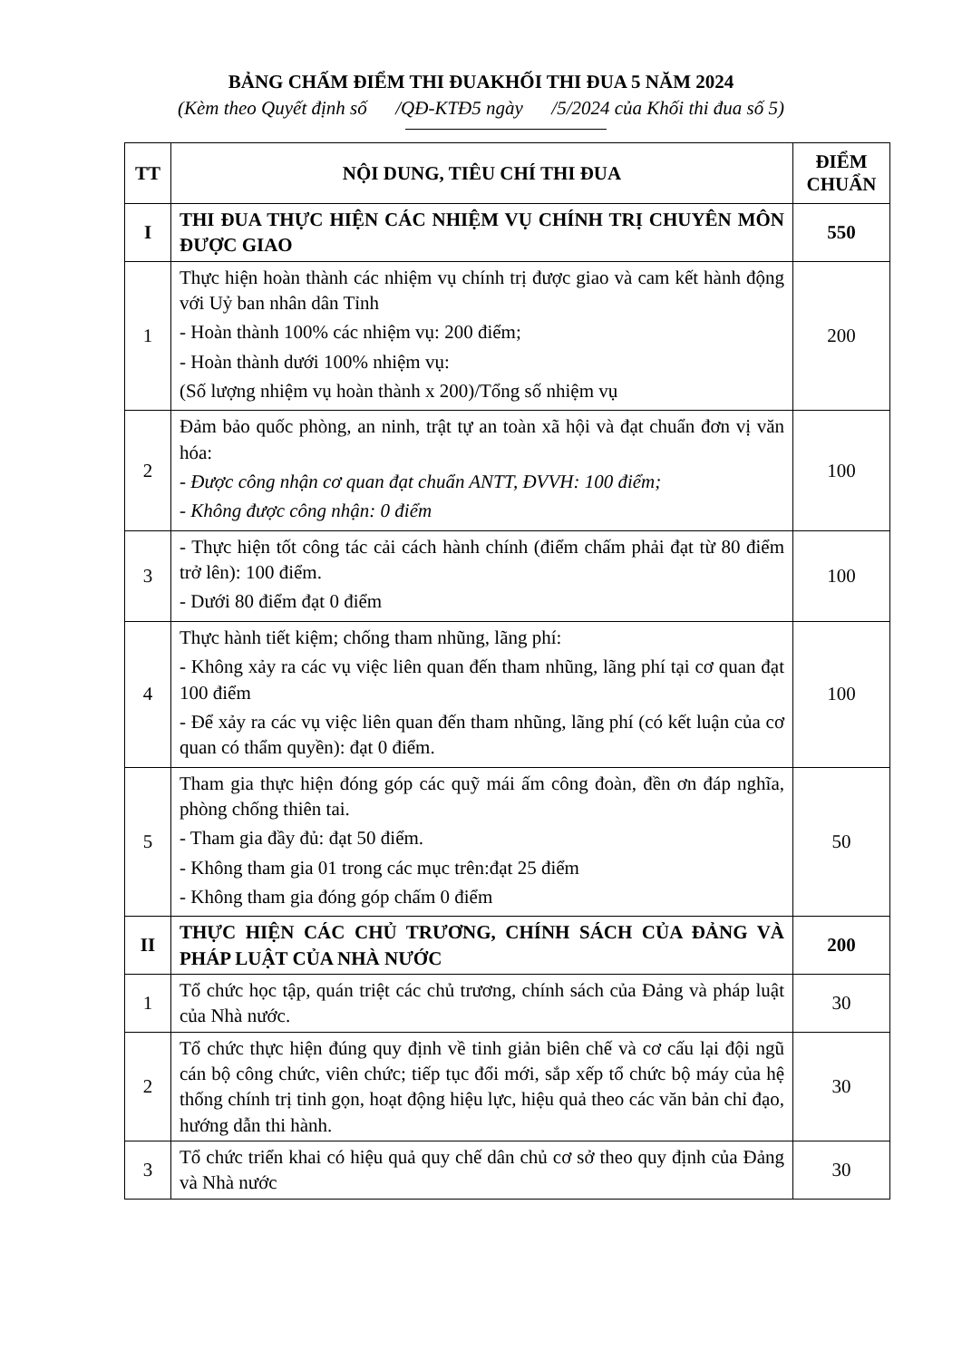BẢNG CHẤM ĐIỂM THI ĐUAKHỐI THI ĐUA 5 NĂM 2024
(Kèm theo Quyết định số /QĐ-KTĐ5 ngày /5/2024 của Khối thi đua số 5)
| TT | NỘI DUNG, TIÊU CHÍ THI ĐUA | ĐIỂM CHUẨN |
| --- | --- | --- |
| I | THI ĐUA THỰC HIỆN CÁC NHIỆM VỤ CHÍNH TRỊ CHUYÊN MÔN ĐƯỢC GIAO | 550 |
| 1 | Thực hiện hoàn thành các nhiệm vụ chính trị được giao và cam kết hành động với Uỷ ban nhân dân Tỉnh - Hoàn thành 100% các nhiệm vụ: 200 điểm; - Hoàn thành dưới 100% nhiệm vụ: (Số lượng nhiệm vụ hoàn thành x 200)/Tổng số nhiệm vụ | 200 |
| 2 | Đảm bảo quốc phòng, an ninh, trật tự an toàn xã hội và đạt chuẩn đơn vị văn hóa: - Được công nhận cơ quan đạt chuẩn ANTT, ĐVVH: 100 điểm; - Không được công nhận: 0 điểm | 100 |
| 3 | - Thực hiện tốt công tác cải cách hành chính (điểm chấm phải đạt từ 80 điểm trở lên): 100 điểm. - Dưới 80 điểm đạt 0 điểm | 100 |
| 4 | Thực hành tiết kiệm; chống tham nhũng, lãng phí: - Không xảy ra các vụ việc liên quan đến tham nhũng, lãng phí tại cơ quan đạt 100 điểm - Để xảy ra các vụ việc liên quan đến tham nhũng, lãng phí (có kết luận của cơ quan có thẩm quyền): đạt 0 điểm. | 100 |
| 5 | Tham gia thực hiện đóng góp các quỹ mái ấm công đoàn, đền ơn đáp nghĩa, phòng chống thiên tai. - Tham gia đầy đủ: đạt 50 điểm. - Không tham gia 01 trong các mục trên:đạt 25 điểm - Không tham gia đóng góp chấm 0 điểm | 50 |
| II | THỰC HIỆN CÁC CHỦ TRƯƠNG, CHÍNH SÁCH CỦA ĐẢNG VÀ PHÁP LUẬT CỦA NHÀ NƯỚC | 200 |
| 1 | Tổ chức học tập, quán triệt các chủ trương, chính sách của Đảng và pháp luật của Nhà nước. | 30 |
| 2 | Tổ chức thực hiện đúng quy định về tinh giản biên chế và cơ cấu lại đội ngũ cán bộ công chức, viên chức; tiếp tục đổi mới, sắp xếp tổ chức bộ máy của hệ thống chính trị tinh gọn, hoạt động hiệu lực, hiệu quả theo các văn bản chỉ đạo, hướng dẫn thi hành. | 30 |
| 3 | Tổ chức triển khai có hiệu quả quy chế dân chủ cơ sở theo quy định của Đảng và Nhà nước | 30 |